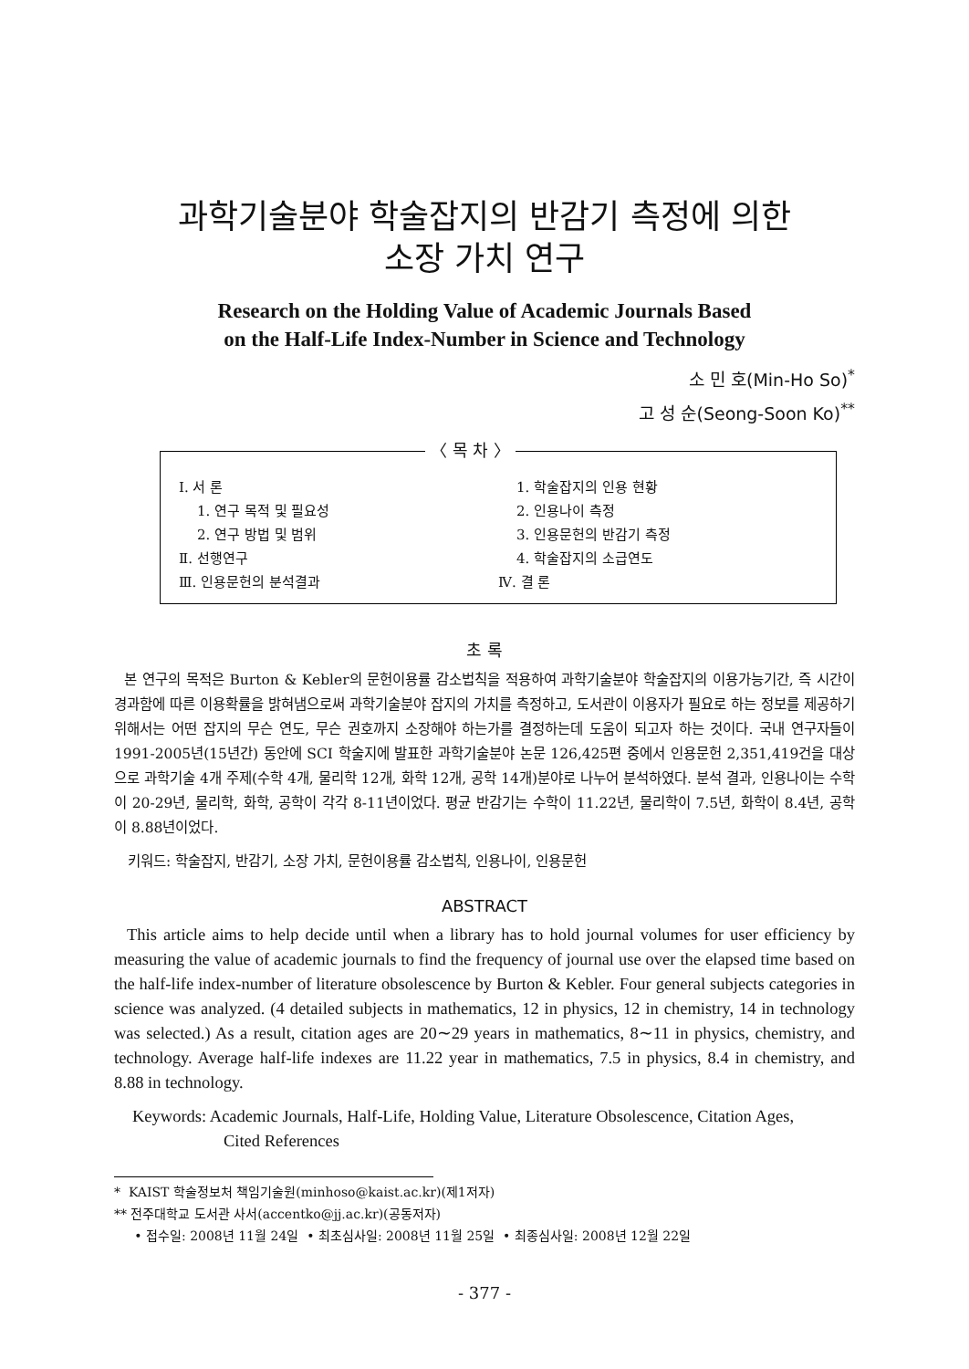과학기술분야 학술잡지의 반감기 측정에 의한
소장 가치 연구
Research on the Holding Value of Academic Journals Based
on the Half-Life Index-Number in Science and Technology
소 민 호(Min-Ho So)<sup>*</sup>
고 성 순(Seong-Soon Ko)<sup>**</sup>
〈 목 차 〉
Ⅰ. 서 론
1. 연구 목적 및 필요성
2. 연구 방법 및 범위
Ⅱ. 선행연구
Ⅲ. 인용문헌의 분석결과
1. 학술잡지의 인용 현황
2. 인용나이 측정
3. 인용문헌의 반감기 측정
4. 학술잡지의 소급연도
Ⅳ. 결 론
초 록
본 연구의 목적은 Burton & Kebler의 문헌이용률 감소법칙을 적용하여 과학기술분야 학술잡지의 이용가능기간, 즉 시간이 경과함에 따른 이용확률을 밝혀냄으로써 과학기술분야 잡지의 가치를 측정하고, 도서관이 이용자가 필요로 하는 정보를 제공하기 위해서는 어떤 잡지의 무슨 연도, 무슨 권호까지 소장해야 하는가를 결정하는데 도움이 되고자 하는 것이다. 국내 연구자들이 1991-2005년(15년간) 동안에 SCI 학술지에 발표한 과학기술분야 논문 126,425편 중에서 인용문헌 2,351,419건을 대상으로 과학기술 4개 주제(수학 4개, 물리학 12개, 화학 12개, 공학 14개)분야로 나누어 분석하였다. 분석 결과, 인용나이는 수학이 20-29년, 물리학, 화학, 공학이 각각 8-11년이었다. 평균 반감기는 수학이 11.22년, 물리학이 7.5년, 화학이 8.4년, 공학이 8.88년이었다.
키워드: 학술잡지, 반감기, 소장 가치, 문헌이용률 감소법칙, 인용나이, 인용문헌
ABSTRACT
This article aims to help decide until when a library has to hold journal volumes for user efficiency by measuring the value of academic journals to find the frequency of journal use over the elapsed time based on the half-life index-number of literature obsolescence by Burton & Kebler. Four general subjects categories in science was analyzed. (4 detailed subjects in mathematics, 12 in physics, 12 in chemistry, 14 in technology was selected.) As a result, citation ages are 20∼29 years in mathematics, 8∼11 in physics, chemistry, and technology. Average half-life indexes are 11.22 year in mathematics, 7.5 in physics, 8.4 in chemistry, and 8.88 in technology.
Keywords: Academic Journals, Half-Life, Holding Value, Literature Obsolescence, Citation Ages,
Cited References
* KAIST 학술정보처 책임기술원(minhoso@kaist.ac.kr)(제1저자)
** 전주대학교 도서관 사서(accentko@jj.ac.kr)(공동저자)
• 접수일: 2008년 11월 24일 • 최초심사일: 2008년 11월 25일 • 최종심사일: 2008년 12월 22일
- 377 -